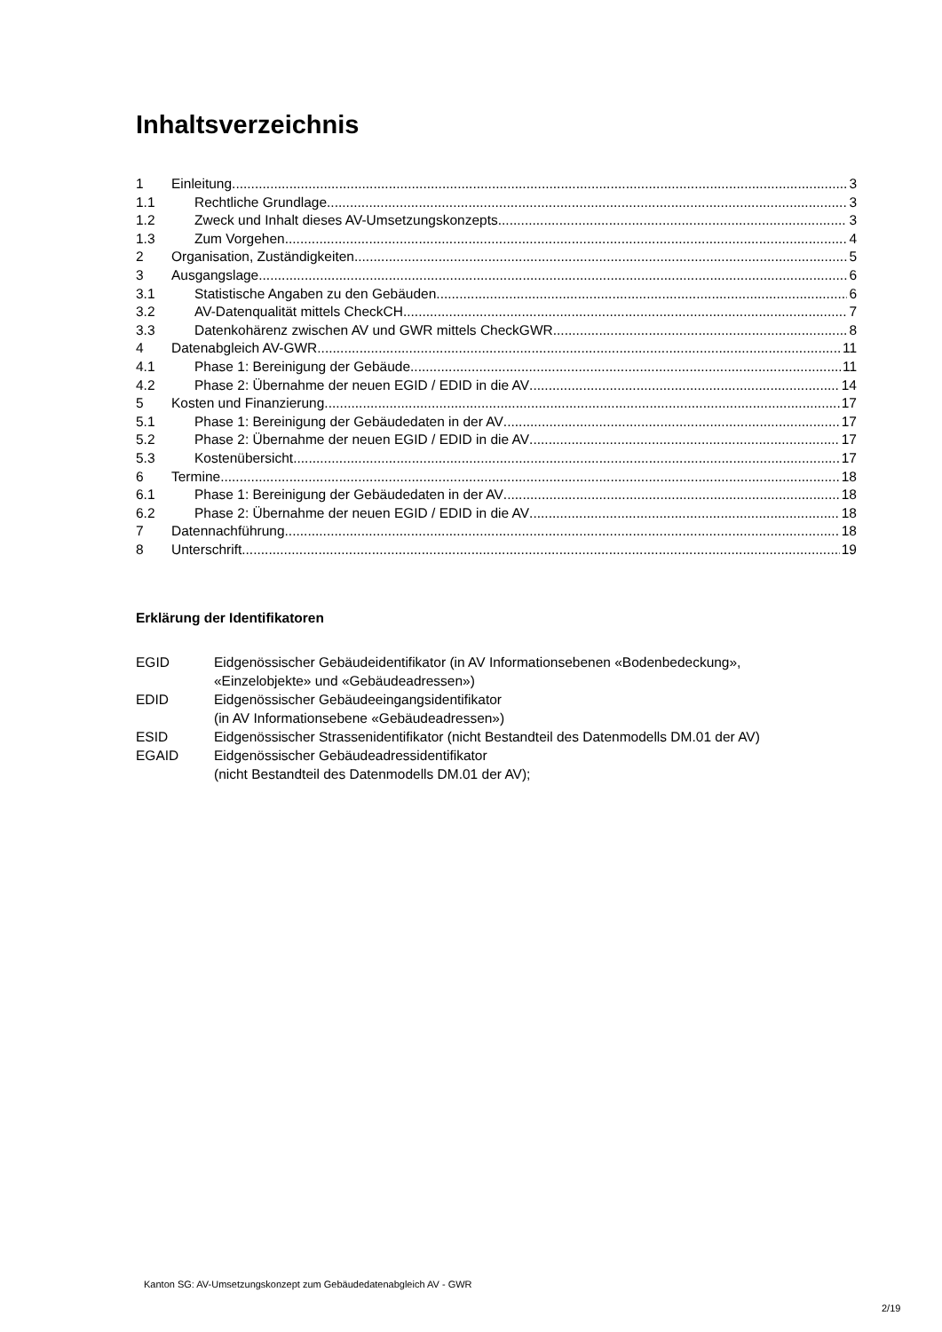Inhaltsverzeichnis
1 Einleitung 3
1.1 Rechtliche Grundlage 3
1.2 Zweck und Inhalt dieses AV-Umsetzungskonzepts 3
1.3 Zum Vorgehen 4
2 Organisation, Zuständigkeiten 5
3 Ausgangslage 6
3.1 Statistische Angaben zu den Gebäuden 6
3.2 AV-Datenqualität mittels CheckCH 7
3.3 Datenkohärenz zwischen AV und GWR mittels CheckGWR 8
4 Datenabgleich AV-GWR 11
4.1 Phase 1: Bereinigung der Gebäude 11
4.2 Phase 2: Übernahme der neuen EGID / EDID in die AV 14
5 Kosten und Finanzierung 17
5.1 Phase 1: Bereinigung der Gebäudedaten in der AV 17
5.2 Phase 2: Übernahme der neuen EGID / EDID in die AV 17
5.3 Kostenübersicht 17
6 Termine 18
6.1 Phase 1: Bereinigung der Gebäudedaten in der AV 18
6.2 Phase 2: Übernahme der neuen EGID / EDID in die AV 18
7 Datennachführung 18
8 Unterschrift 19
Erklärung der Identifikatoren
EGID Eidgenössischer Gebäudeidentifikator (in AV Informationsebenen «Bodenbedeckung»,
«Einzelobjekte» und «Gebäudeadressen»)
EDID Eidgenössischer Gebäudeeingangsidentifikator
(in AV Informationsebene «Gebäudeadressen»)
ESID Eidgenössischer Strassenidentifikator (nicht Bestandteil des Datenmodells DM.01 der AV)
EGAID Eidgenössischer Gebäudeadressidentifikator
(nicht Bestandteil des Datenmodells DM.01 der AV);
Kanton SG: AV-Umsetzungskonzept zum Gebäudedatenabgleich AV - GWR
2/19